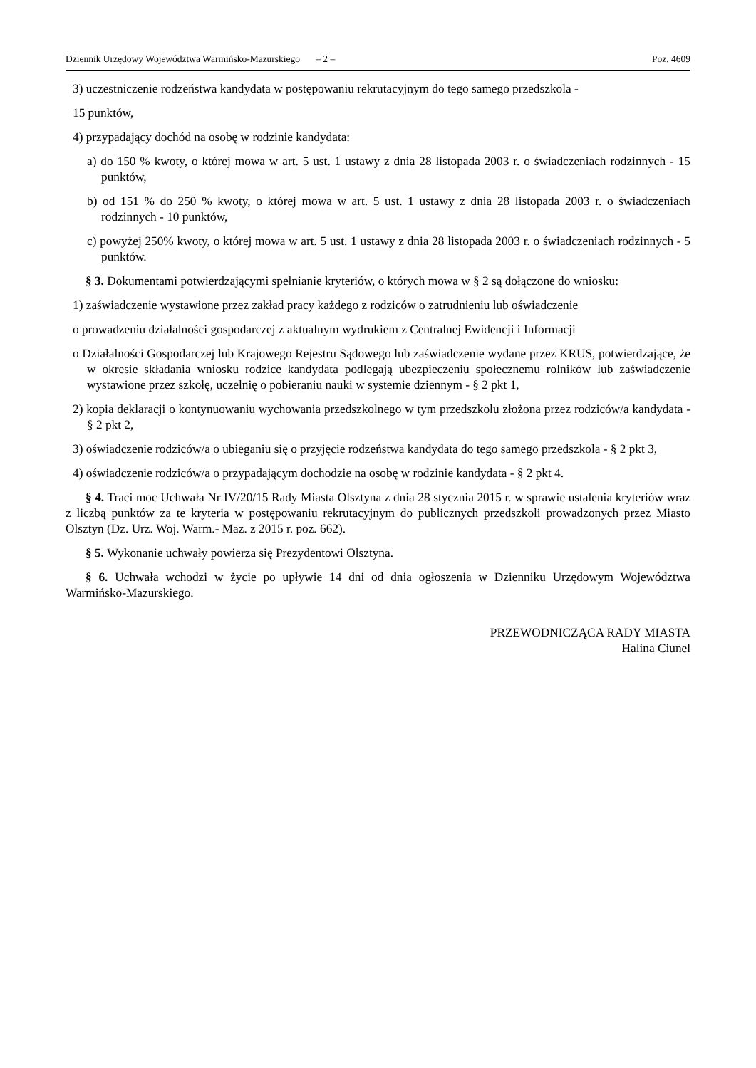Dziennik Urzędowy Województwa Warmińsko-Mazurskiego – 2 – Poz. 4609
3) uczestniczenie rodzeństwa kandydata w postępowaniu rekrutacyjnym do tego samego przedszkola -
15 punktów,
4) przypadający dochód na osobę w rodzinie kandydata:
a) do 150 % kwoty, o której mowa w art. 5 ust. 1 ustawy z dnia 28 listopada 2003 r. o świadczeniach rodzinnych - 15 punktów,
b) od 151 % do 250 % kwoty, o której mowa w art. 5 ust. 1 ustawy z dnia 28 listopada 2003 r. o świadczeniach rodzinnych - 10 punktów,
c) powyżej 250% kwoty, o której mowa w art. 5 ust. 1 ustawy z dnia 28 listopada 2003 r. o świadczeniach rodzinnych - 5 punktów.
§ 3. Dokumentami potwierdzającymi spełnianie kryteriów, o których mowa w § 2 są dołączone do wniosku:
1) zaświadczenie wystawione przez zakład pracy każdego z rodziców o zatrudnieniu lub oświadczenie
o prowadzeniu działalności gospodarczej z aktualnym wydrukiem z Centralnej Ewidencji i Informacji
o Działalności Gospodarczej lub Krajowego Rejestru Sądowego lub zaświadczenie wydane przez KRUS, potwierdzające, że w okresie składania wniosku rodzice kandydata podlegają ubezpieczeniu społecznemu rolników lub zaświadczenie wystawione przez szkołę, uczelnię o pobieraniu nauki w systemie dziennym - § 2 pkt 1,
2) kopia deklaracji o kontynuowaniu wychowania przedszkolnego w tym przedszkolu złożona przez rodziców/a kandydata - § 2 pkt 2,
3) oświadczenie rodziców/a o ubieganiu się o przyjęcie rodzeństwa kandydata do tego samego przedszkola - § 2 pkt 3,
4) oświadczenie rodziców/a o przypadającym dochodzie na osobę w rodzinie kandydata - § 2 pkt 4.
§ 4. Traci moc Uchwała Nr IV/20/15 Rady Miasta Olsztyna z dnia 28 stycznia 2015 r. w sprawie ustalenia kryteriów wraz z liczbą punktów za te kryteria w postępowaniu rekrutacyjnym do publicznych przedszkoli prowadzonych przez Miasto Olsztyn (Dz. Urz. Woj. Warm.- Maz. z 2015 r. poz. 662).
§ 5. Wykonanie uchwały powierza się Prezydentowi Olsztyna.
§ 6. Uchwała wchodzi w życie po upływie 14 dni od dnia ogłoszenia w Dzienniku Urzędowym Województwa Warmińsko-Mazurskiego.
PRZEWODNICZĄCA RADY MIASTA
Halina Ciunel